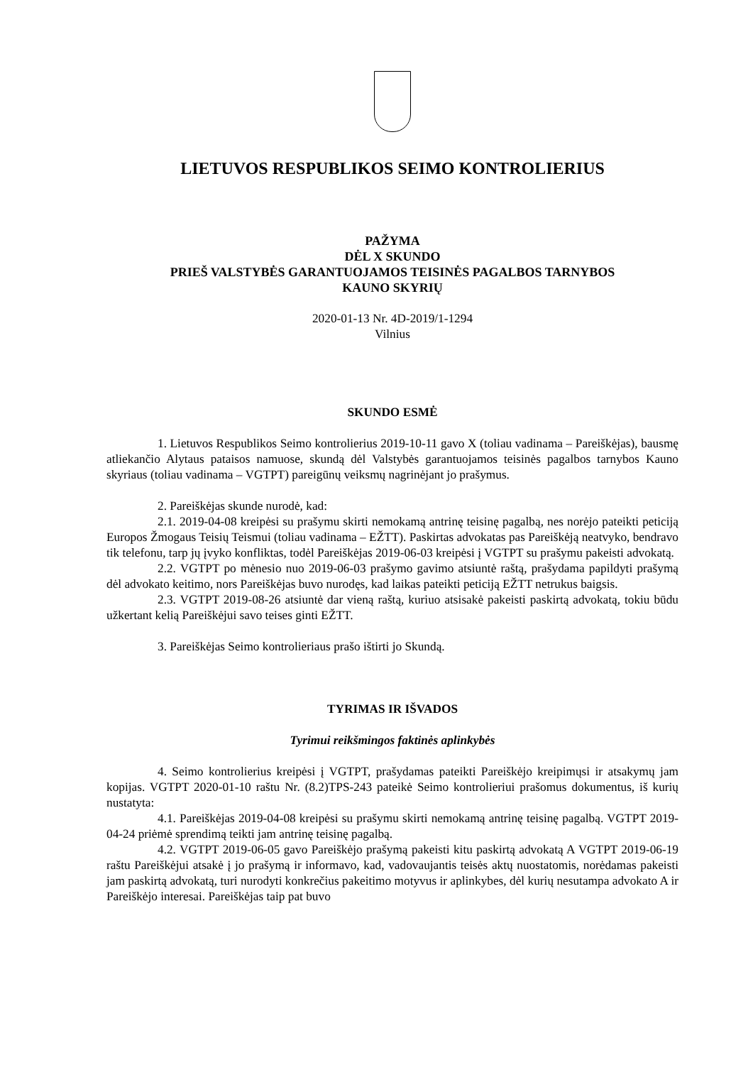LIETUVOS RESPUBLIKOS SEIMO KONTROLIERIUS
PAŽYMA
DĖL X SKUNDO
PRIEŠ VALSTYBĖS GARANTUOJAMOS TEISINĖS PAGALBOS TARNYBOS
KAUNO SKYRIŲ
2020-01-13 Nr. 4D-2019/1-1294
Vilnius
SKUNDO ESMĖ
1. Lietuvos Respublikos Seimo kontrolierius 2019-10-11 gavo X (toliau vadinama – Pareiškėjas), bausmę atliekančio Alytaus pataisos namuose, skundą dėl Valstybės garantuojamos teisinės pagalbos tarnybos Kauno skyriaus (toliau vadinama – VGTPT) pareigūnų veiksmų nagrinėjant jo prašymus.
2. Pareiškėjas skunde nurodė, kad:
2.1. 2019-04-08 kreipėsi su prašymu skirti nemokamą antrinę teisinę pagalbą, nes norėjo pateikti peticiją Europos Žmogaus Teisių Teismui (toliau vadinama – EŽTT). Paskirtas advokatas pas Pareiškėją neatvyko, bendravo tik telefonu, tarp jų įvyko konfliktas, todėl Pareiškėjas 2019-06-03 kreipėsi į VGTPT su prašymu pakeisti advokatą.
2.2. VGTPT po mėnesio nuo 2019-06-03 prašymo gavimo atsiuntė raštą, prašydama papildyti prašymą dėl advokato keitimo, nors Pareiškėjas buvo nurodęs, kad laikas pateikti peticiją EŽTT netrukus baigsis.
2.3. VGTPT 2019-08-26 atsiuntė dar vieną raštą, kuriuo atsisakė pakeisti paskirtą advokatą, tokiu būdu užkertant kelią Pareiškėjui savo teises ginti EŽTT.
3. Pareiškėjas Seimo kontrolieriaus prašo ištirti jo Skundą.
TYRIMAS IR IŠVADOS
Tyrimui reikšmingos faktinės aplinkybės
4. Seimo kontrolierius kreipėsi į VGTPT, prašydamas pateikti Pareiškėjo kreipimųsi ir atsakymų jam kopijas. VGTPT 2020-01-10 raštu Nr. (8.2)TPS-243 pateikė Seimo kontrolieriui prašomus dokumentus, iš kurių nustatyta:
4.1. Pareiškėjas 2019-04-08 kreipėsi su prašymu skirti nemokamą antrinę teisinę pagalbą. VGTPT 2019-04-24 priėmė sprendimą teikti jam antrinę teisinę pagalbą.
4.2. VGTPT 2019-06-05 gavo Pareiškėjo prašymą pakeisti kitu paskirtą advokatą A VGTPT 2019-06-19 raštu Pareiškėjui atsakė į jo prašymą ir informavo, kad, vadovaujantis teisės aktų nuostatomis, norėdamas pakeisti jam paskirtą advokatą, turi nurodyti konkrečius pakeitimo motyvus ir aplinkybes, dėl kurių nesutampa advokato A ir Pareiškėjo interesai. Pareiškėjas taip pat buvo